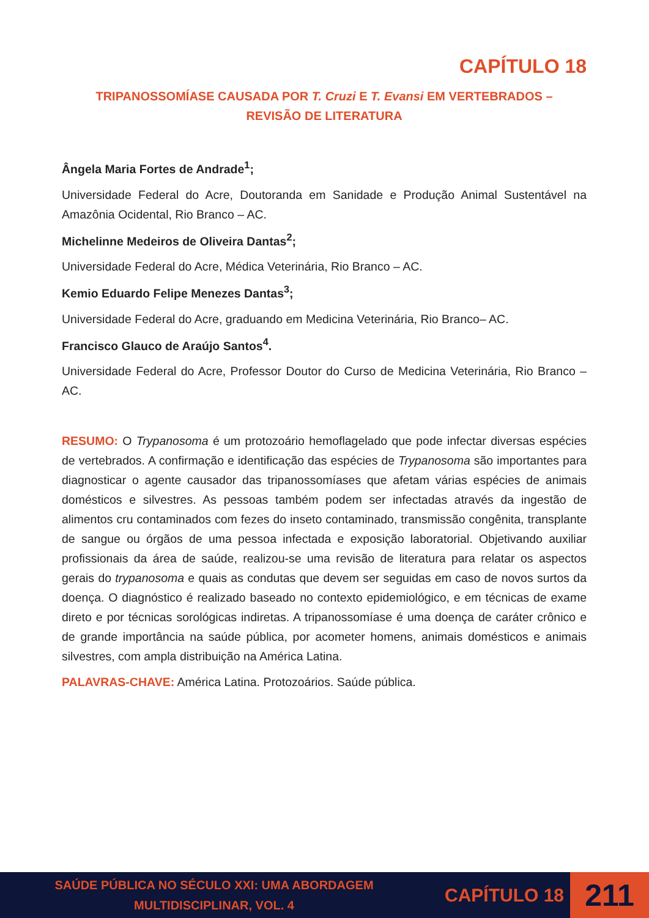CAPÍTULO 18
TRIPANOSSOMÍASE CAUSADA POR T. Cruzi E T. Evansi EM VERTEBRADOS –
REVISÃO DE LITERATURA
Ângela Maria Fortes de Andrade<sup>1</sup>;
Universidade Federal do Acre, Doutoranda em Sanidade e Produção Animal Sustentável na Amazônia Ocidental, Rio Branco – AC.
Michelinne Medeiros de Oliveira Dantas<sup>2</sup>;
Universidade Federal do Acre, Médica Veterinária, Rio Branco – AC.
Kemio Eduardo Felipe Menezes Dantas<sup>3</sup>;
Universidade Federal do Acre, graduando em Medicina Veterinária, Rio Branco– AC.
Francisco Glauco de Araújo Santos<sup>4</sup>.
Universidade Federal do Acre, Professor Doutor do Curso de Medicina Veterinária, Rio Branco – AC.
RESUMO: O Trypanosoma é um protozoário hemoflagelado que pode infectar diversas espécies de vertebrados. A confirmação e identificação das espécies de Trypanosoma são importantes para diagnosticar o agente causador das tripanossomíases que afetam várias espécies de animais domésticos e silvestres. As pessoas também podem ser infectadas através da ingestão de alimentos cru contaminados com fezes do inseto contaminado, transmissão congênita, transplante de sangue ou órgãos de uma pessoa infectada e exposição laboratorial. Objetivando auxiliar profissionais da área de saúde, realizou-se uma revisão de literatura para relatar os aspectos gerais do trypanosoma e quais as condutas que devem ser seguidas em caso de novos surtos da doença. O diagnóstico é realizado baseado no contexto epidemiológico, e em técnicas de exame direto e por técnicas sorológicas indiretas. A tripanossomíase é uma doença de caráter crônico e de grande importância na saúde pública, por acometer homens, animais domésticos e animais silvestres, com ampla distribuição na América Latina.
PALAVRAS-CHAVE: América Latina. Protozoários. Saúde pública.
SAÚDE PÚBLICA NO SÉCULO XXI: UMA ABORDAGEM
MULTIDISCIPLINAR, VOL. 4
CAPÍTULO 18
211